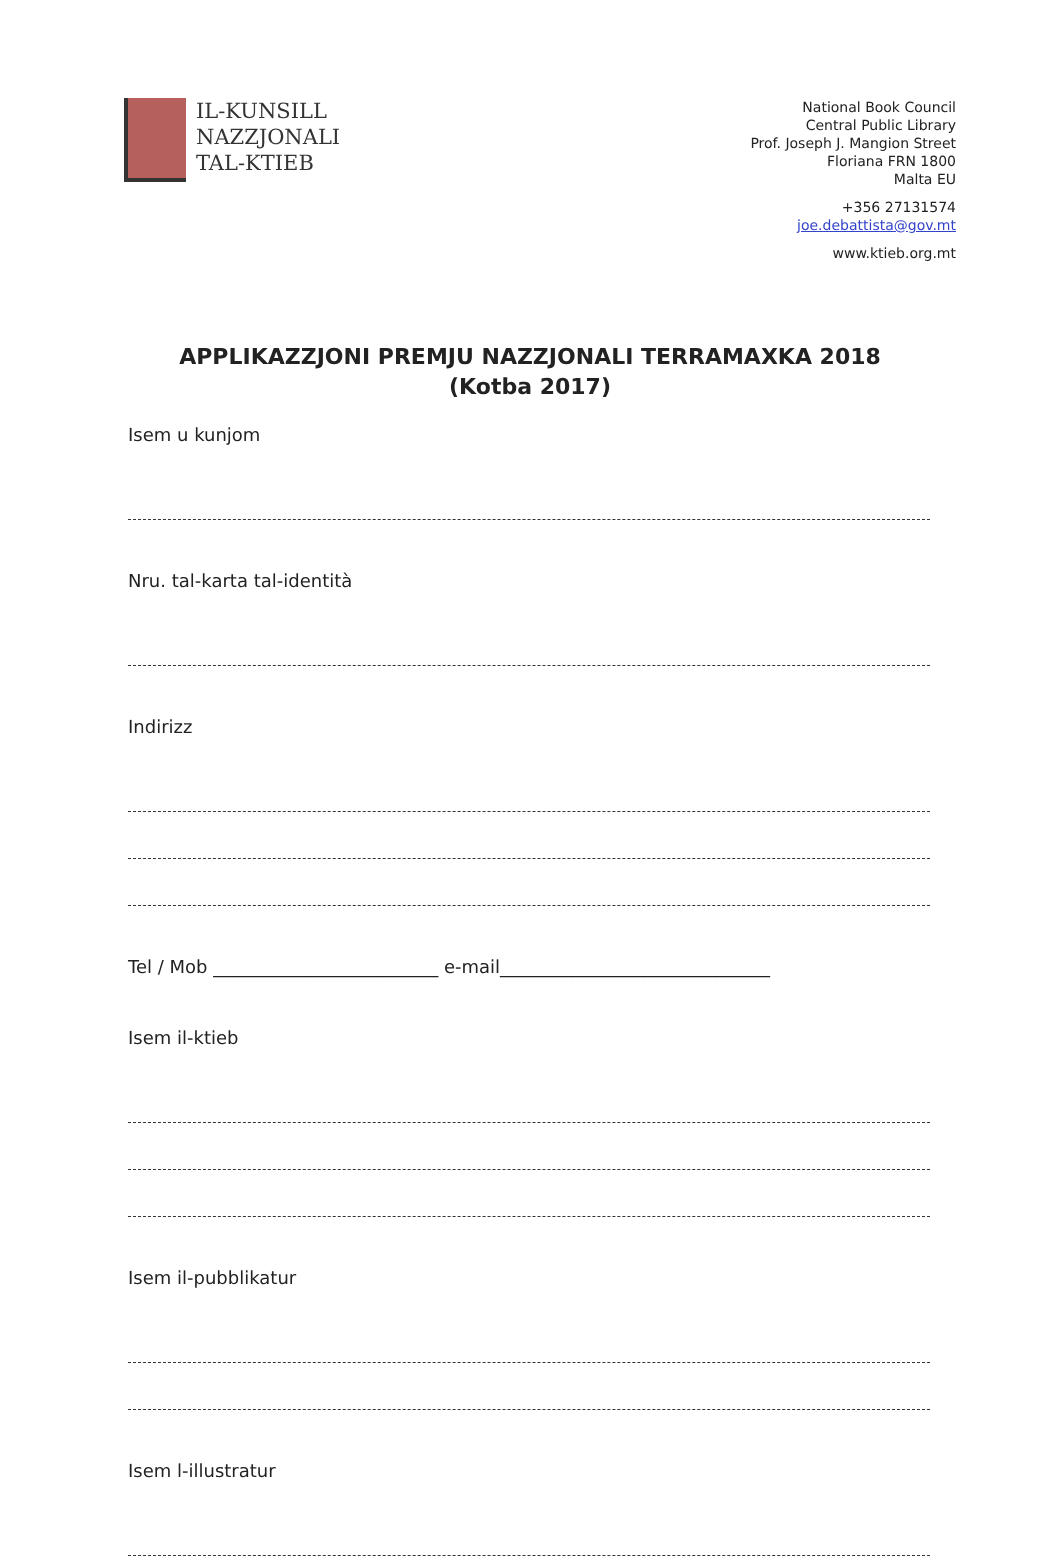IL-KUNSILL
NAZZJONALI
TAL-KTIEB
National Book Council
Central Public Library
Prof. Joseph J. Mangion Street
Floriana FRN 1800
Malta EU
+356 27131574
joe.debattista@gov.mt
www.ktieb.org.mt
APPLIKAZZJONI PREMJU NAZZJONALI TERRAMAXKA 2018
(Kotba 2017)
Isem u kunjom
Nru. tal-karta tal-identità
Indirizz
Tel / Mob _________________________ e-mail______________________________
Isem il-ktieb
Isem il-pubblikatur
Isem l-illustratur